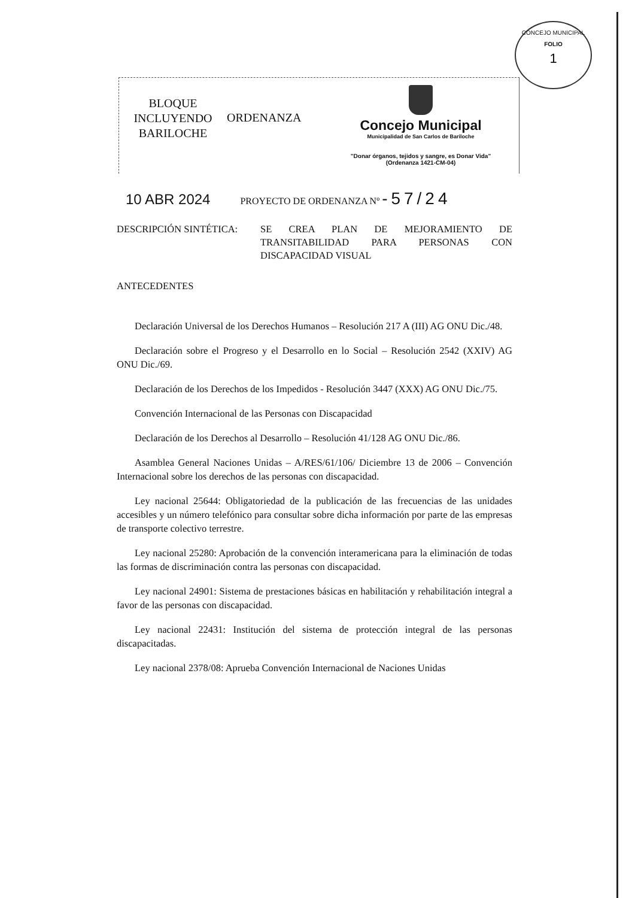CONCEJO MUNICIPAL
FOLIO
1
BLOQUE
INCLUYENDO
BARILOCHE
ORDENANZA
Concejo Municipal
Municipalidad de San Carlos de Bariloche
"Donar órganos, tejidos y sangre, es Donar Vida"
(Ordenanza 1421-CM-04)
10 ABR 2024 PROYECTO DE ORDENANZA Nº -57/24
DESCRIPCIÓN SINTÉTICA: SE CREA PLAN DE MEJORAMIENTO DE TRANSITABILIDAD PARA PERSONAS CON DISCAPACIDAD VISUAL
ANTECEDENTES
Declaración Universal de los Derechos Humanos – Resolución 217 A (III) AG ONU Dic./48.
Declaración sobre el Progreso y el Desarrollo en lo Social – Resolución 2542 (XXIV) AG ONU Dic./69.
Declaración de los Derechos de los Impedidos - Resolución 3447 (XXX) AG ONU Dic./75.
Convención Internacional de las Personas con Discapacidad
Declaración de los Derechos al Desarrollo – Resolución 41/128 AG ONU Dic./86.
Asamblea General Naciones Unidas – A/RES/61/106/ Diciembre 13 de 2006 – Convención Internacional sobre los derechos de las personas con discapacidad.
Ley nacional 25644: Obligatoriedad de la publicación de las frecuencias de las unidades accesibles y un número telefónico para consultar sobre dicha información por parte de las empresas de transporte colectivo terrestre.
Ley nacional 25280: Aprobación de la convención interamericana para la eliminación de todas las formas de discriminación contra las personas con discapacidad.
Ley nacional 24901: Sistema de prestaciones básicas en habilitación y rehabilitación integral a favor de las personas con discapacidad.
Ley nacional 22431: Institución del sistema de protección integral de las personas discapacitadas.
Ley nacional 2378/08: Aprueba Convención Internacional de Naciones Unidas